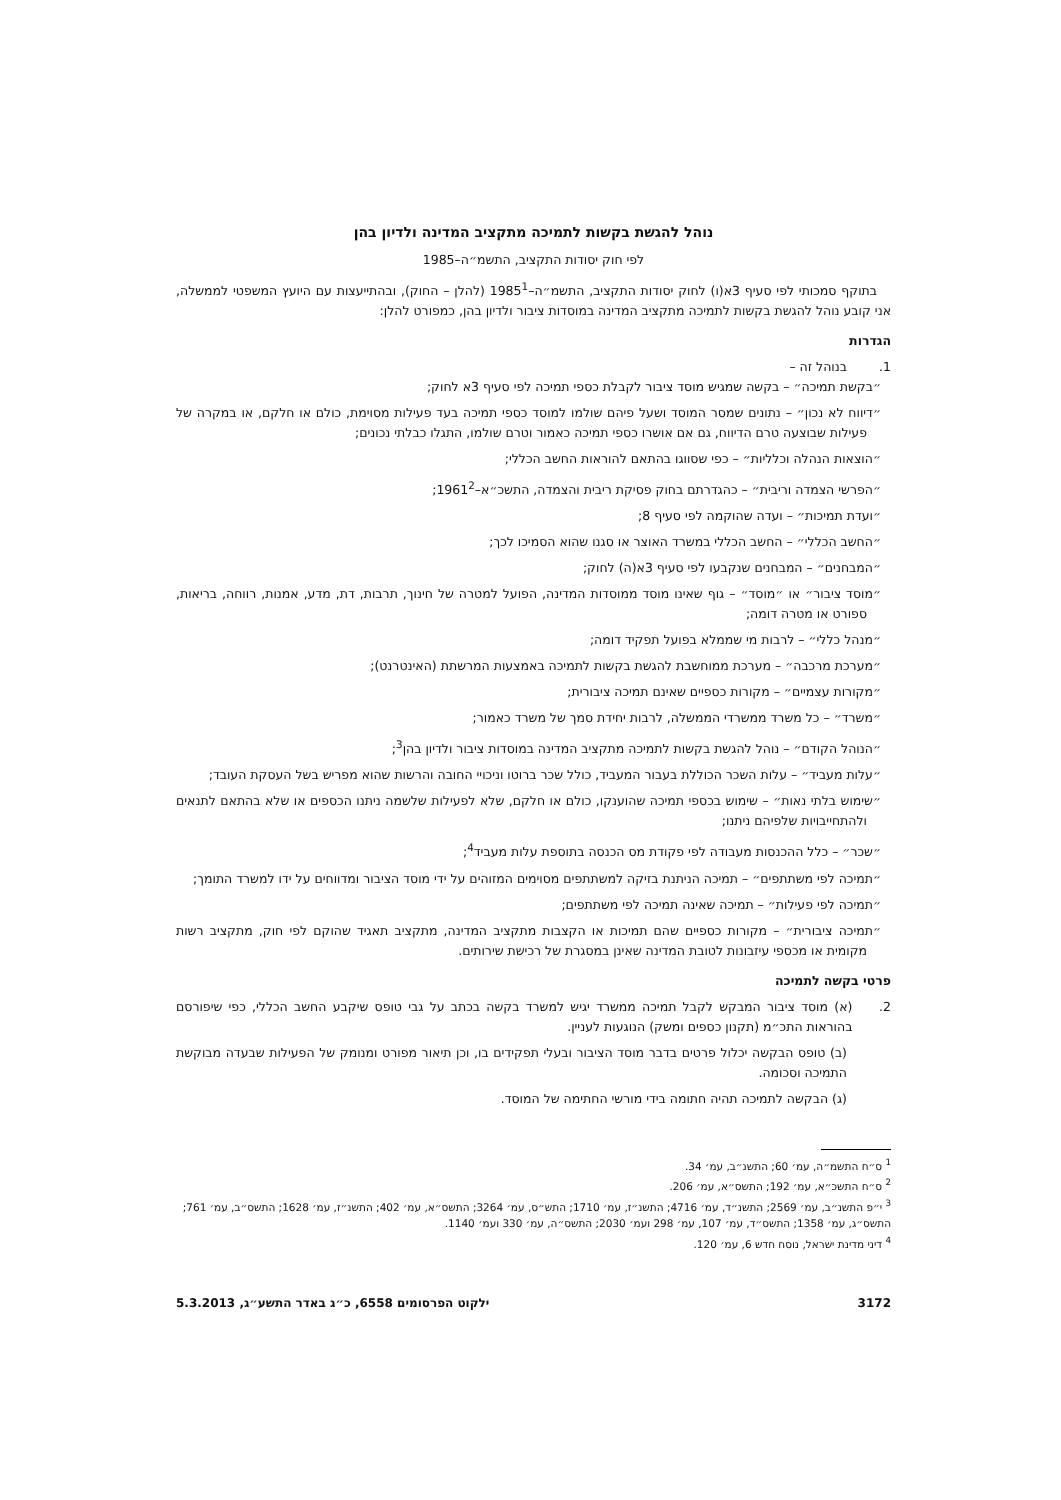נוהל להגשת בקשות לתמיכה מתקציב המדינה ולדיון בהן
לפי חוק יסודות התקציב, התשמ״ה–1985
בתוקף סמכותי לפי סעיף 3א(ו) לחוק יסודות התקציב, התשמ״ה–1985<sup>1</sup> (להלן – החוק), ובהתייעצות עם היועץ המשפטי לממשלה, אני קובע נוהל להגשת בקשות לתמיכה מתקציב המדינה במוסדות ציבור ולדיון בהן, כמפורט להלן:
הגדרות
1. בנוהל זה –
״בקשת תמיכה״ – בקשה שמגיש מוסד ציבור לקבלת כספי תמיכה לפי סעיף 3א לחוק;
״דיווח לא נכון״ – נתונים שמסר המוסד ושעל פיהם שולמו למוסד כספי תמיכה בעד פעילות מסוימת, כולם או חלקם, או במקרה של פעילות שבוצעה טרם הדיווח, גם אם אושרו כספי תמיכה כאמור וטרם שולמו, התגלו כבלתי נכונים;
״הוצאות הנהלה וכלליות״ – כפי שסווגו בהתאם להוראות החשב הכללי;
״הפרשי הצמדה וריבית״ – כהגדרתם בחוק פסיקת ריבית והצמדה, התשכ״א–1961<sup>2</sup>;
״ועדת תמיכות״ – ועדה שהוקמה לפי סעיף 8;
״החשב הכללי״ – החשב הכללי במשרד האוצר או סגנו שהוא הסמיכו לכך;
״המבחנים״ – המבחנים שנקבעו לפי סעיף 3א(ה) לחוק;
״מוסד ציבור״ או ״מוסד״ – גוף שאינו מוסד ממוסדות המדינה, הפועל למטרה של חינוך, תרבות, דת, מדע, אמנות, רווחה, בריאות, ספורט או מטרה דומה;
״מנהל כללי״ – לרבות מי שממלא בפועל תפקיד דומה;
״מערכת מרכבה״ – מערכת ממוחשבת להגשת בקשות לתמיכה באמצעות המרשתת (האינטרנט);
״מקורות עצמיים״ – מקורות כספיים שאינם תמיכה ציבורית;
״משרד״ – כל משרד ממשרדי הממשלה, לרבות יחידת סמך של משרד כאמור;
״הנוהל הקודם״ – נוהל להגשת בקשות לתמיכה מתקציב המדינה במוסדות ציבור ולדיון בהן<sup>3</sup>;
״עלות מעביד״ – עלות השכר הכוללת בעבור המעביד, כולל שכר ברוטו וניכויי החובה והרשות שהוא מפריש בשל העסקת העובד;
״שימוש בלתי נאות״ – שימוש בכספי תמיכה שהוענקו, כולם או חלקם, שלא לפעילות שלשמה ניתנו הכספים או שלא בהתאם לתנאים ולהתחייבויות שלפיהם ניתנו;
״שכר״ – כלל ההכנסות מעבודה לפי פקודת מס הכנסה בתוספת עלות מעביד<sup>4</sup>;
״תמיכה לפי משתתפים״ – תמיכה הניתנת בזיקה למשתתפים מסוימים המזוהים על ידי מוסד הציבור ומדווחים על ידו למשרד התומך;
״תמיכה לפי פעילות״ – תמיכה שאינה תמיכה לפי משתתפים;
״תמיכה ציבורית״ – מקורות כספיים שהם תמיכות או הקצבות מתקציב המדינה, מתקציב תאגיד שהוקם לפי חוק, מתקציב רשות מקומית או מכספי עיזבונות לטובת המדינה שאינן במסגרת של רכישת שירותים.
פרטי בקשה לתמיכה
2. (א) מוסד ציבור המבקש לקבל תמיכה ממשרד יגיש למשרד בקשה בכתב על גבי טופס שיקבע החשב הכללי, כפי שיפורסם בהוראות התכ״מ (תקנון כספים ומשק) הנוגעות לעניין.
(ב) טופס הבקשה יכלול פרטים בדבר מוסד הציבור ובעלי תפקידים בו, וכן תיאור מפורט ומנומק של הפעילות שבעדה מבוקשת התמיכה וסכומה.
(ג) הבקשה לתמיכה תהיה חתומה בידי מורשי החתימה של המוסד.
<sup>1</sup> ס״ח התשמ״ה, עמ׳ 60; התשנ״ב, עמ׳ 34.
<sup>2</sup> ס״ח התשכ״א, עמ׳ 192; התשס״א, עמ׳ 206.
<sup>3</sup> י״פ התשנ״ב, עמ׳ 2569; התשנ״ד, עמ׳ 4716; התשנ״ז, עמ׳ 1710; התש״ס, עמ׳ 3264; התשס״א, עמ׳ 402; התשנ״ז, עמ׳ 1628; התשס״ב, עמ׳ 761; התשס״ג, עמ׳ 1358; התשס״ד, עמ׳ 107, עמ׳ 298 ועמ׳ 2030; התשס״ה, עמ׳ 330 ועמ׳ 1140.
<sup>4</sup> דיני מדינת ישראל, נוסח חדש 6, עמ׳ 120.
3172 ילקוט הפרסומים 6558, כ״ג באדר התשע״ג, 5.3.2013